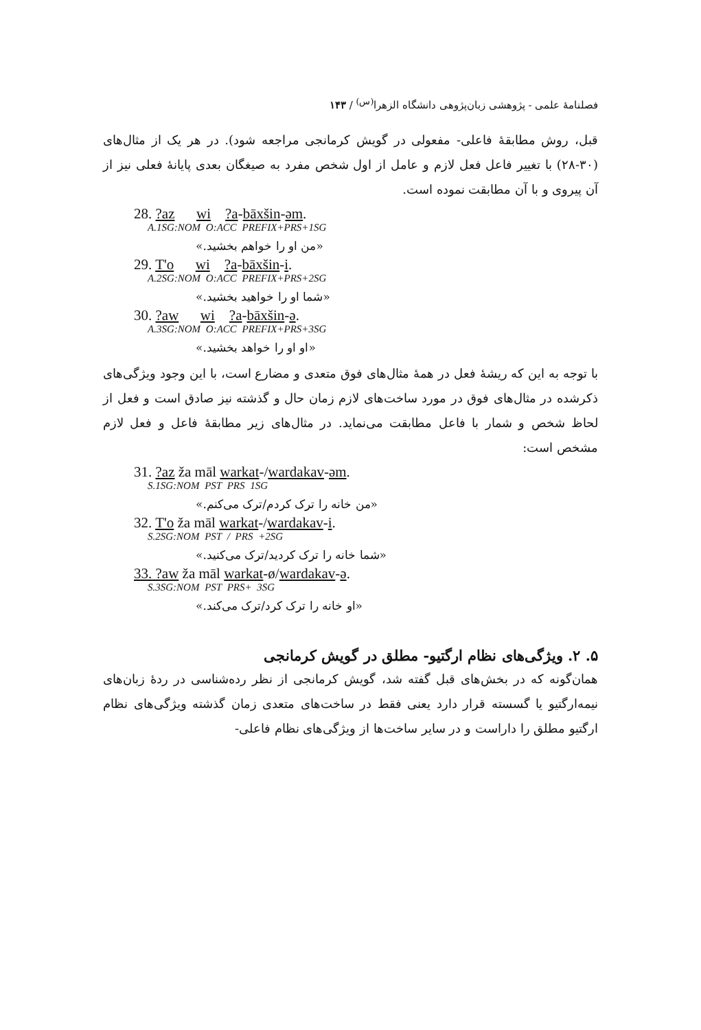فصلنامهٔ علمی - پژوهشی زبان‌پژوهی دانشگاه الزهرا<sup>(س)</sup> / ۱۴۳
قبل، روش مطابقهٔ فاعلی- مفعولی در گویش کرمانجی مراجعه شود). در هر یک از مثال‌های (۳۰-۲۸) با تغییر فاعل فعل لازم و عامل از اول شخص مفرد به صیغگان بعدی پایانهٔ فعلی نیز از آن پیروی و با آن مطابقت نموده است.
28. ?az wi ?a-bāxšin-əm.
A.1SG:NOM O:ACC PREFIX+PRS+1SG
«من او را خواهم بخشید.»
29. T'o wi ?a-bāxšin-i.
A.2SG:NOM O:ACC PREFIX+PRS+2SG
«شما او را خواهید بخشید.»
30. ?aw wi ?a-bāxšin-ə.
A.3SG:NOM O:ACC PREFIX+PRS+3SG
«او او را خواهد بخشید.»
با توجه به این که ریشهٔ فعل در همهٔ مثال‌های فوق متعدی و مضارع است، با این وجود ویژگی‌های ذکرشده در مثال‌های فوق در مورد ساخت‌های لازم زمان حال و گذشته نیز صادق است و فعل از لحاظ شخص و شمار با فاعل مطابقت می‌نماید. در مثال‌های زیر مطابقهٔ فاعل و فعل لازم مشخص است:
31. ?az ža māl warkat-/wardakav-əm.
S.1SG:NOM PST PRS 1SG
«من خانه را ترک کردم/ترک می‌کنم.»
32. T'o ža māl warkat-/wardakav-i.
S.2SG:NOM PST / PRS +2SG
«شما خانه را ترک کردید/ترک می‌کنید.»
33. ?aw ža māl warkat-ø/wardakav-ə.
S.3SG:NOM PST PRS+ 3SG
«او خانه را ترک کرد/ترک می‌کند.»
۵. ۲. ویژگی‌های نظام ارگتیو- مطلق در گویش کرمانجی
همان‌گونه که در بخش‌های قبل گفته شد، گویش کرمانجی از نظر رده‌شناسی در ردهٔ زبان‌های نیمه‌ارگتیو یا گسسته قرار دارد یعنی فقط در ساخت‌های متعدی زمان گذشته ویژگی‌های نظام ارگتیو مطلق را داراست و در سایر ساخت‌ها از ویژگی‌های نظام فاعلی-